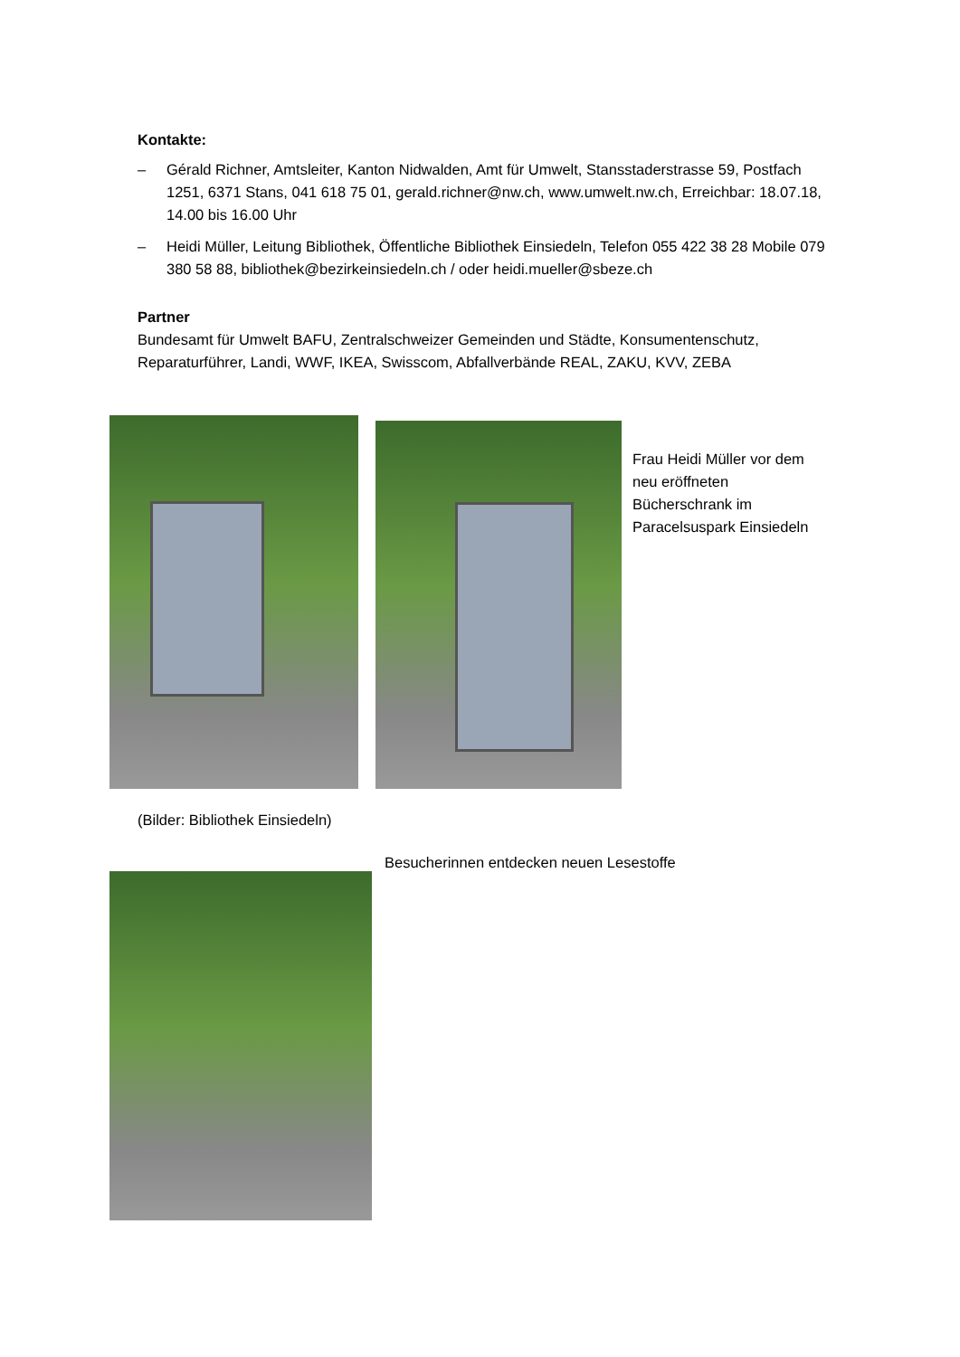Kontakte:
– Gérald Richner, Amtsleiter, Kanton Nidwalden, Amt für Umwelt, Stansstaderstrasse 59, Postfach 1251, 6371 Stans, 041 618 75 01, gerald.richner@nw.ch, www.umwelt.nw.ch, Erreichbar: 18.07.18, 14.00 bis 16.00 Uhr
– Heidi Müller, Leitung Bibliothek, Öffentliche Bibliothek Einsiedeln, Telefon 055 422 38 28 Mobile 079 380 58 88, bibliothek@bezirkeinsiedeln.ch / oder heidi.mueller@sbeze.ch
Partner
Bundesamt für Umwelt BAFU, Zentralschweizer Gemeinden und Städte, Konsumentenschutz, Reparaturführer, Landi, WWF, IKEA, Swisscom, Abfallverbände REAL, ZAKU, KVV, ZEBA
Frau Heidi Müller vor dem neu eröffneten Bücherschrank im Paracelsuspark Einsiedeln
(Bilder: Bibliothek Einsiedeln)
Besucherinnen entdecken neuen Lesestoffe